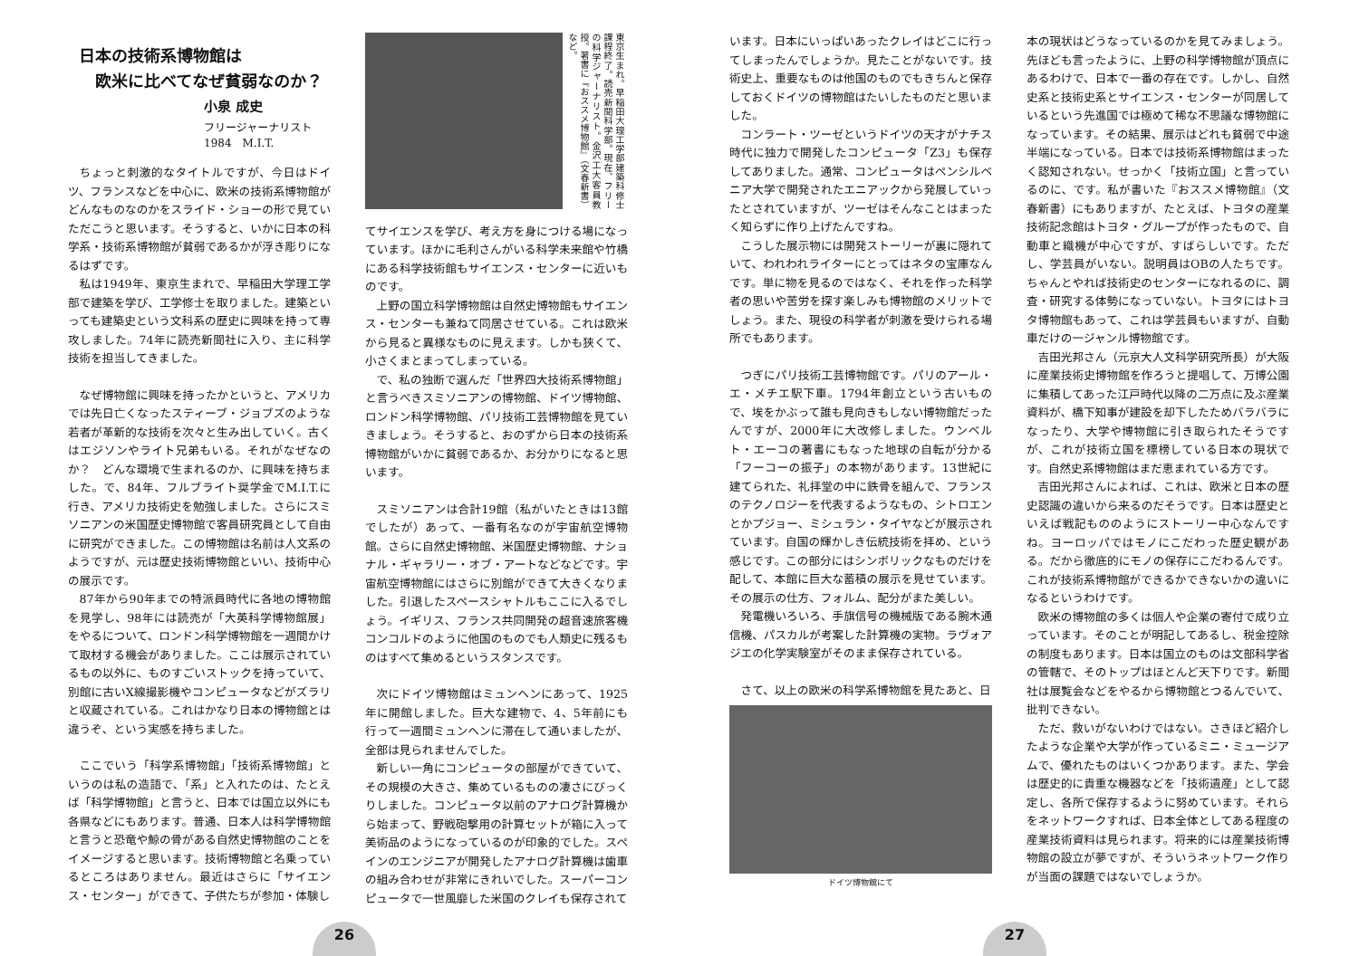日本の技術系博物館は
　欧米に比べてなぜ貧弱なのか？
小泉 成史
フリージャーナリスト
1984　M.I.T.
ちょっと刺激的なタイトルですが、今日はドイツ、フランスなどを中心に、欧米の技術系博物館がどんなものなのかをスライド・ショーの形で見ていただこうと思います。そうすると、いかに日本の科学系・技術系博物館が貧弱であるかが浮き彫りになるはずです。
私は1949年、東京生まれで、早稲田大学理工学部で建築を学び、工学修士を取りました。建築といっても建築史という文科系の歴史に興味を持って専攻しました。74年に読売新聞社に入り、主に科学技術を担当してきました。
なぜ博物館に興味を持ったかというと、アメリカでは先日亡くなったスティーブ・ジョブズのような若者が革新的な技術を次々と生み出していく。古くはエジソンやライト兄弟もいる。それがなぜなのか？　どんな環境で生まれるのか、に興味を持ちました。で、84年、フルブライト奨学金でM.I.T.に行き、アメリカ技術史を勉強しました。さらにスミソニアンの米国歴史博物館で客員研究員として自由に研究ができました。この博物館は名前は人文系のようですが、元は歴史技術博物館といい、技術中心の展示です。
87年から90年までの特派員時代に各地の博物館を見学し、98年には読売が「大英科学博物館展」をやるについて、ロンドン科学博物館を一週間かけて取材する機会がありました。ここは展示されているもの以外に、ものすごいストックを持っていて、別館に古いX線撮影機やコンピュータなどがズラリと収蔵されている。これはかなり日本の博物館とは違うぞ、という実感を持ちました。
ここでいう「科学系博物館」「技術系博物館」というのは私の造語で、「系」と入れたのは、たとえば「科学博物館」と言うと、日本では国立以外にも各県などにもあります。普通、日本人は科学博物館と言うと恐竜や鯨の骨がある自然史博物館のことをイメージすると思います。技術博物館と名乗っているところはありません。最近はさらに「サイエンス・センター」ができて、子供たちが参加・体験し
東京生まれ。早稲田大理工学部建築科修士課程終了。読売新聞科学部。現在、フリーの科学ジャーナリスト。金沢工大客員教授。著書に『おススメ博物館』（文春新書）など。
てサイエンスを学び、考え方を身につける場になっています。ほかに毛利さんがいる科学未来館や竹橋にある科学技術館もサイエンス・センターに近いものです。
上野の国立科学博物館は自然史博物館もサイエンス・センターも兼ねて同居させている。これは欧米から見ると異様なものに見えます。しかも狭くて、小さくまとまってしまっている。
で、私の独断で選んだ「世界四大技術系博物館」と言うべきスミソニアンの博物館、ドイツ博物館、ロンドン科学博物館、パリ技術工芸博物館を見ていきましょう。そうすると、おのずから日本の技術系博物館がいかに貧弱であるか、お分かりになると思います。
スミソニアンは合計19館（私がいたときは13館でしたが）あって、一番有名なのが宇宙航空博物館。さらに自然史博物館、米国歴史博物館、ナショナル・ギャラリー・オブ・アートなどなどです。宇宙航空博物館にはさらに別館ができて大きくなりました。引退したスペースシャトルもここに入るでしょう。イギリス、フランス共同開発の超音速旅客機コンコルドのように他国のものでも人類史に残るものはすべて集めるというスタンスです。
次にドイツ博物館はミュンヘンにあって、1925年に開館しました。巨大な建物で、4、5年前にも行って一週間ミュンヘンに滞在して通いましたが、全部は見られませんでした。
新しい一角にコンピュータの部屋ができていて、その規模の大きさ、集めているものの凄さにびっくりしました。コンピュータ以前のアナログ計算機から始まって、野戦砲撃用の計算セットが箱に入って美術品のようになっているのが印象的でした。スペインのエンジニアが開発したアナログ計算機は歯車の組み合わせが非常にきれいでした。スーパーコンピュータで一世風靡した米国のクレイも保存されて
26
います。日本にいっぱいあったクレイはどこに行ってしまったんでしょうか。見たことがないです。技術史上、重要なものは他国のものでもきちんと保存しておくドイツの博物館はたいしたものだと思いました。
コンラート・ツーゼというドイツの天才がナチス時代に独力で開発したコンピュータ「Z3」も保存してありました。通常、コンピュータはペンシルベニア大学で開発されたエニアックから発展していったとされていますが、ツーゼはそんなことはまったく知らずに作り上げたんですね。
こうした展示物には開発ストーリーが裏に隠れていて、われわれライターにとってはネタの宝庫なんです。単に物を見るのではなく、それを作った科学者の思いや苦労を探す楽しみも博物館のメリットでしょう。また、現役の科学者が刺激を受けられる場所でもあります。
つぎにパリ技術工芸博物館です。パリのアール・エ・メチエ駅下車。1794年創立という古いもので、埃をかぶって誰も見向きもしない博物館だったんですが、2000年に大改修しました。ウンベルト・エーコの著書にもなった地球の自転が分かる「フーコーの振子」の本物があります。13世紀に建てられた、礼拝堂の中に鉄骨を組んで、フランスのテクノロジーを代表するようなもの、シトロエンとかプジョー、ミシュラン・タイヤなどが展示されています。自国の輝かしき伝統技術を拝め、という感じです。この部分にはシンボリックなものだけを配して、本館に巨大な蓄積の展示を見せています。その展示の仕方、フォルム、配分がまた美しい。
発電機いろいろ、手旗信号の機械版である腕木通信機、パスカルが考案した計算機の実物。ラヴォアジエの化学実験室がそのまま保存されている。
さて、以上の欧米の科学系博物館を見たあと、日
ドイツ博物館にて
本の現状はどうなっているのかを見てみましょう。先ほども言ったように、上野の科学博物館が頂点にあるわけで、日本で一番の存在です。しかし、自然史系と技術史系とサイエンス・センターが同居しているという先進国では極めて稀な不思議な博物館になっています。その結果、展示はどれも貧弱で中途半端になっている。日本では技術系博物館はまったく認知されない。せっかく「技術立国」と言っているのに、です。私が書いた『おススメ博物館』（文春新書）にもありますが、たとえば、トヨタの産業技術記念館はトヨタ・グループが作ったもので、自動車と織機が中心ですが、すばらしいです。ただし、学芸員がいない。説明員はOBの人たちです。ちゃんとやれば技術史のセンターになれるのに、調査・研究する体勢になっていない。トヨタにはトヨタ博物館もあって、これは学芸員もいますが、自動車だけの一ジャンル博物館です。
吉田光邦さん（元京大人文科学研究所長）が大阪に産業技術史博物館を作ろうと提唱して、万博公園に集積してあった江戸時代以降の二万点に及ぶ産業資料が、橋下知事が建設を却下したためバラバラになったり、大学や博物館に引き取られたそうですが、これが技術立国を標榜している日本の現状です。自然史系博物館はまだ恵まれている方です。
吉田光邦さんによれば、これは、欧米と日本の歴史認識の違いから来るのだそうです。日本は歴史といえば戦記もののようにストーリー中心なんですね。ヨーロッパではモノにこだわった歴史観がある。だから徹底的にモノの保存にこだわるんです。これが技術系博物館ができるかできないかの違いになるというわけです。
欧米の博物館の多くは個人や企業の寄付で成り立っています。そのことが明記してあるし、税金控除の制度もあります。日本は国立のものは文部科学省の管轄で、そのトップはほとんど天下りです。新聞社は展覧会などをやるから博物館とつるんでいて、批判できない。
ただ、救いがないわけではない。さきほど紹介したような企業や大学が作っているミニ・ミュージアムで、優れたものはいくつかあります。また、学会は歴史的に貴重な機器などを「技術遺産」として認定し、各所で保存するように努めています。それらをネットワークすれば、日本全体としてある程度の産業技術資料は見られます。将来的には産業技術博物館の設立が夢ですが、そういうネットワーク作りが当面の課題ではないでしょうか。
27